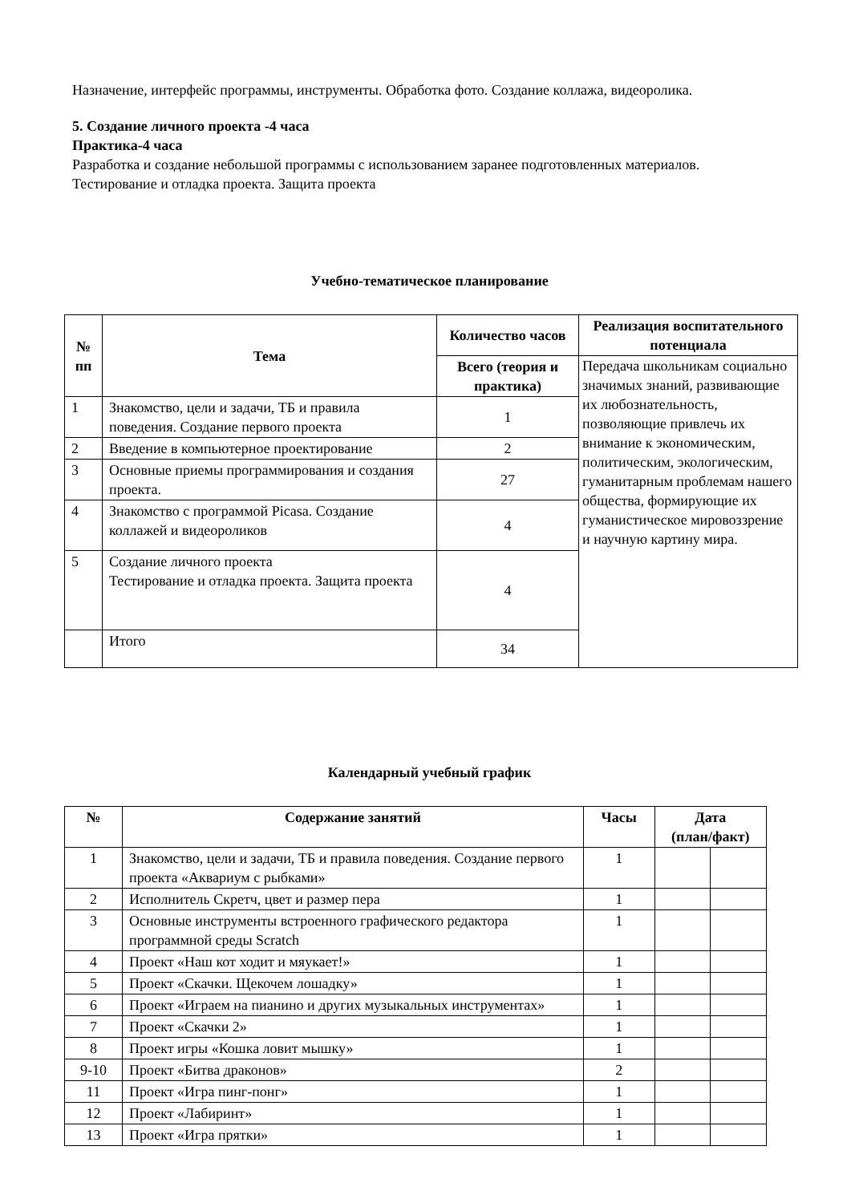Назначение, интерфейс программы, инструменты. Обработка фото. Создание коллажа, видеоролика.
5. Создание личного проекта -4 часа
Практика-4 часа
Разработка и создание небольшой программы с использованием заранее подготовленных материалов. Тестирование и отладка проекта. Защита проекта
Учебно-тематическое планирование
| № пп | Тема | Количество часов | Реализация воспитательного потенциала |
| --- | --- | --- | --- |
| | | Всего (теория и практика) | Передача школьникам социально значимых знаний, развивающие их любознательность, позволяющие привлечь их внимание к экономическим, политическим, экологическим, гуманитарным проблемам нашего общества, формирующие их гуманистическое мировоззрение и научную картину мира. |
| 1 | Знакомство, цели и задачи, ТБ и правила поведения. Создание первого проекта | 1 | |
| 2 | Введение в компьютерное проектирование | 2 | |
| 3 | Основные приемы программирования и создания проекта. | 27 | |
| 4 | Знакомство с программой Picasa. Создание коллажей и видеороликов | 4 | |
| 5 | Создание личного проекта Тестирование и отладка проекта. Защита проекта | 4 | |
| | Итого | 34 | |
Календарный учебный график
| № | Содержание занятий | Часы | Дата (план/факт) | |
| --- | --- | --- | --- | --- |
| 1 | Знакомство, цели и задачи, ТБ и правила поведения. Создание первого проекта «Аквариум с рыбками» | 1 | | |
| 2 | Исполнитель Скретч, цвет и размер пера | 1 | | |
| 3 | Основные инструменты встроенного графического редактора программной среды Scratch | 1 | | |
| 4 | Проект «Наш кот ходит и мяукает!» | 1 | | |
| 5 | Проект «Скачки. Щекочем лошадку» | 1 | | |
| 6 | Проект «Играем на пианино и других музыкальных инструментах» | 1 | | |
| 7 | Проект «Скачки 2» | 1 | | |
| 8 | Проект игры «Кошка ловит мышку» | 1 | | |
| 9-10 | Проект «Битва драконов» | 2 | | |
| 11 | Проект «Игра пинг-понг» | 1 | | |
| 12 | Проект «Лабиринт» | 1 | | |
| 13 | Проект «Игра прятки» | 1 | | |